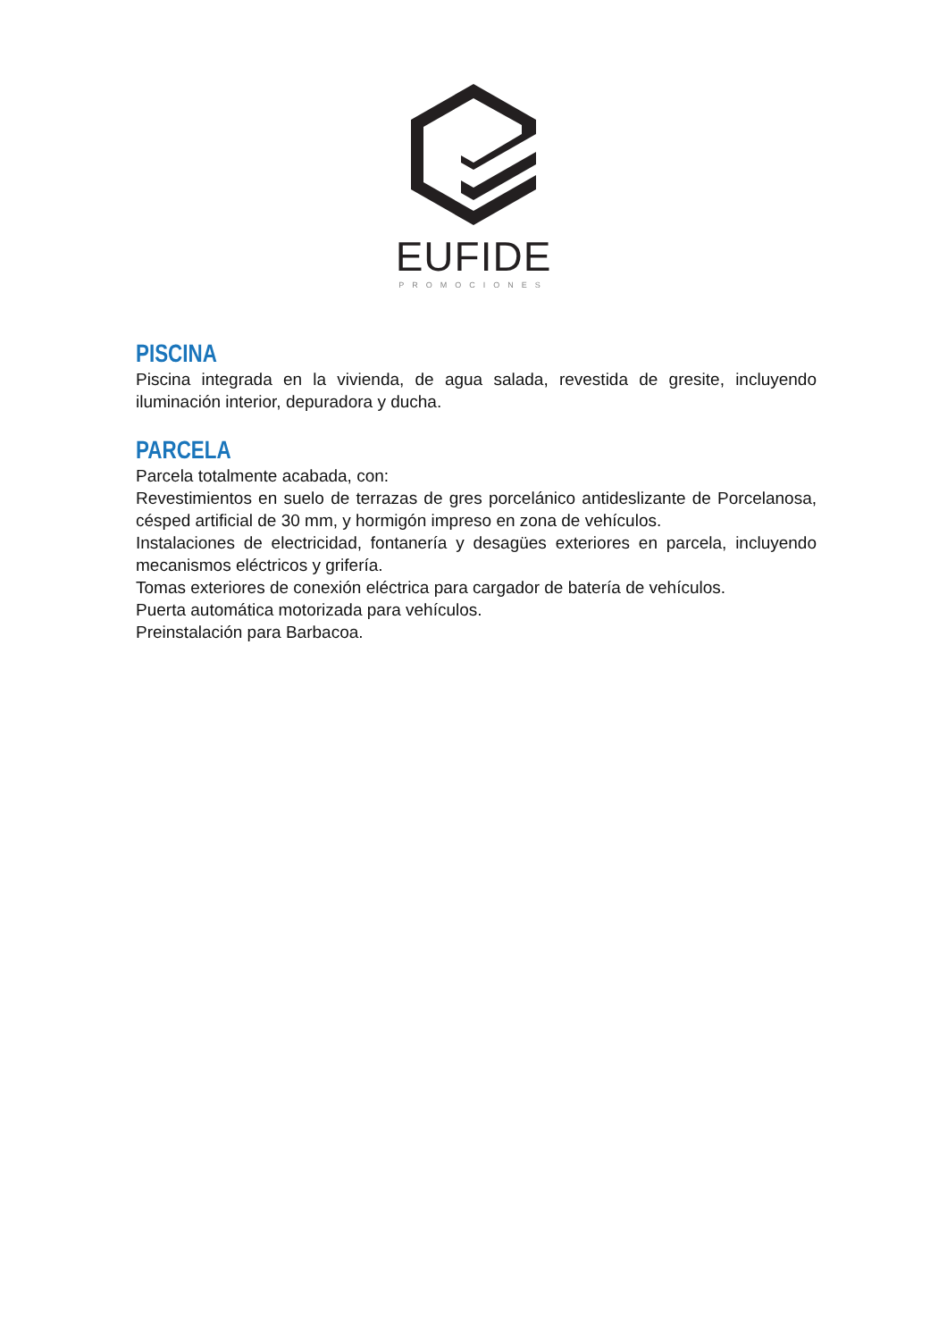EUFIDE
PROMOCIONES
PISCINA
Piscina integrada en la vivienda, de agua salada, revestida de gresite, incluyendo iluminación interior, depuradora y ducha.
PARCELA
Parcela totalmente acabada, con:
Revestimientos en suelo de terrazas de gres porcelánico antideslizante de Porcelanosa, césped artificial de 30 mm, y hormigón impreso en zona de vehículos.
Instalaciones de electricidad, fontanería y desagües exteriores en parcela, incluyendo mecanismos eléctricos y grifería.
Tomas exteriores de conexión eléctrica para cargador de batería de vehículos.
Puerta automática motorizada para vehículos.
Preinstalación para Barbacoa.